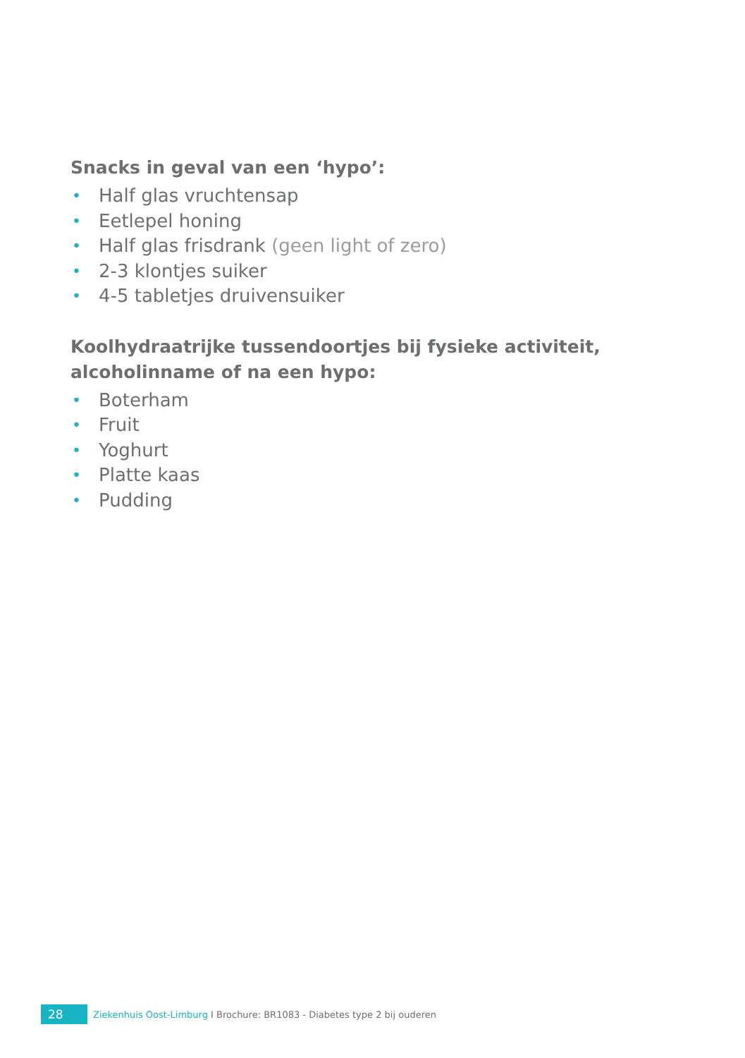Snacks in geval van een ‘hypo’:
• Half glas vruchtensap
• Eetlepel honing
• Half glas frisdrank (geen light of zero)
• 2-3 klontjes suiker
• 4-5 tabletjes druivensuiker
Koolhydraatrijke tussendoortjes bij fysieke activiteit, alcoholinname of na een hypo:
• Boterham
• Fruit
• Yoghurt
• Platte kaas
• Pudding
28
Ziekenhuis Oost-Limburg I Brochure: BR1083 - Diabetes type 2 bij ouderen